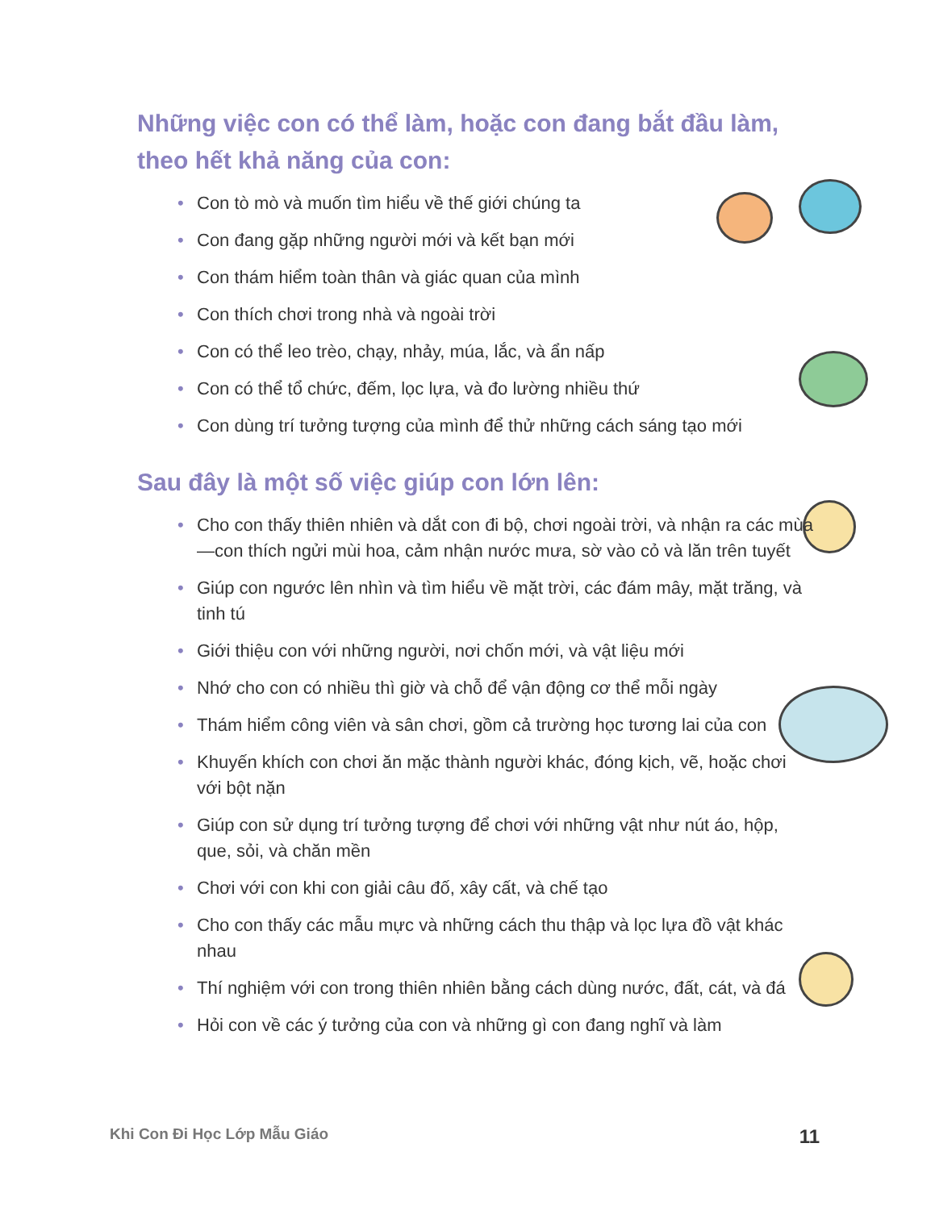Những việc con có thể làm, hoặc con đang bắt đầu làm, theo hết khả năng của con:
• Con tò mò và muốn tìm hiểu về thế giới chúng ta
• Con đang gặp những người mới và kết bạn mới
• Con thám hiểm toàn thân và giác quan của mình
• Con thích chơi trong nhà và ngoài trời
• Con có thể leo trèo, chạy, nhảy, múa, lắc, và ẩn nấp
• Con có thể tổ chức, đếm, lọc lựa, và đo lường nhiều thứ
• Con dùng trí tưởng tượng của mình để thử những cách sáng tạo mới
Sau đây là một số việc giúp con lớn lên:
• Cho con thấy thiên nhiên và dắt con đi bộ, chơi ngoài trời, và nhận ra các mùa—con thích ngửi mùi hoa, cảm nhận nước mưa, sờ vào cỏ và lăn trên tuyết
• Giúp con ngước lên nhìn và tìm hiểu về mặt trời, các đám mây, mặt trăng, và tinh tú
• Giới thiệu con với những người, nơi chốn mới, và vật liệu mới
• Nhớ cho con có nhiều thì giờ và chỗ để vận động cơ thể mỗi ngày
• Thám hiểm công viên và sân chơi, gồm cả trường học tương lai của con
• Khuyến khích con chơi ăn mặc thành người khác, đóng kịch, vẽ, hoặc chơi với bột nặn
• Giúp con sử dụng trí tưởng tượng để chơi với những vật như nút áo, hộp, que, sỏi, và chăn mền
• Chơi với con khi con giải câu đố, xây cất, và chế tạo
• Cho con thấy các mẫu mực và những cách thu thập và lọc lựa đồ vật khác nhau
• Thí nghiệm với con trong thiên nhiên bằng cách dùng nước, đất, cát, và đá
• Hỏi con về các ý tưởng của con và những gì con đang nghĩ và làm
Khi Con Đi Học Lớp Mẫu Giáo 11